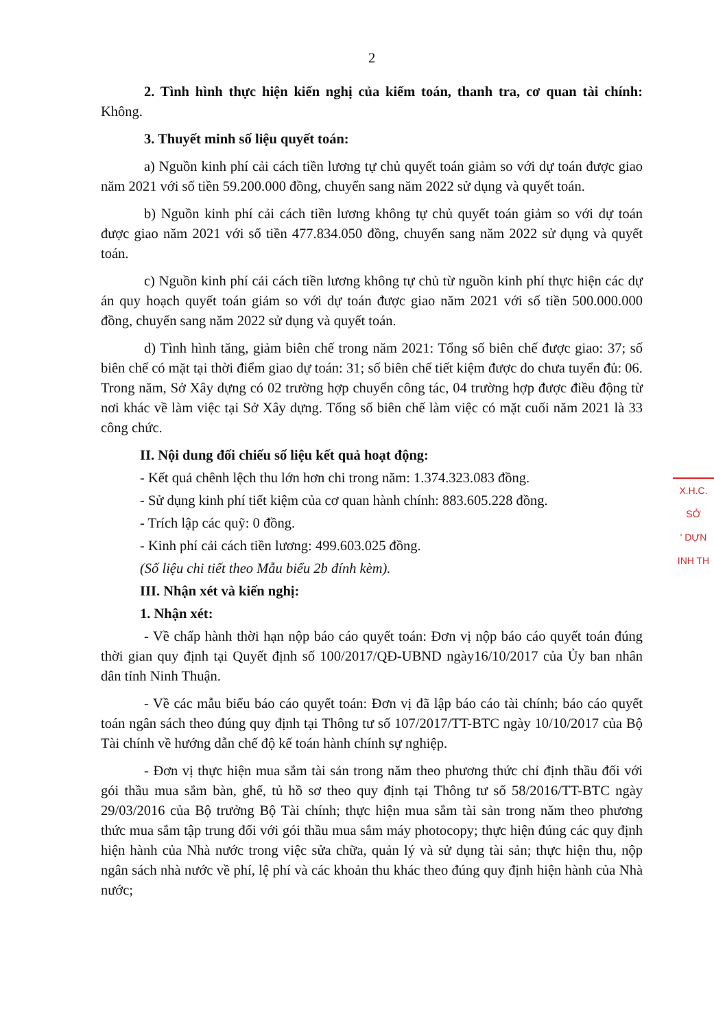2
2. Tình hình thực hiện kiến nghị của kiểm toán, thanh tra, cơ quan tài chính: Không.
3. Thuyết minh số liệu quyết toán:
a) Nguồn kinh phí cải cách tiền lương tự chủ quyết toán giảm so với dự toán được giao năm 2021 với số tiền 59.200.000 đồng, chuyển sang năm 2022 sử dụng và quyết toán.
b) Nguồn kinh phí cải cách tiền lương không tự chủ quyết toán giảm so với dự toán được giao năm 2021 với số tiền 477.834.050 đồng, chuyển sang năm 2022 sử dụng và quyết toán.
c) Nguồn kinh phí cải cách tiền lương không tự chủ từ nguồn kinh phí thực hiện các dự án quy hoạch quyết toán giảm so với dự toán được giao năm 2021 với số tiền 500.000.000 đồng, chuyển sang năm 2022 sử dụng và quyết toán.
d) Tình hình tăng, giảm biên chế trong năm 2021: Tổng số biên chế được giao: 37; số biên chế có mặt tại thời điểm giao dự toán: 31; số biên chế tiết kiệm được do chưa tuyển đủ: 06. Trong năm, Sở Xây dựng có 02 trường hợp chuyển công tác, 04 trường hợp được điều động từ nơi khác về làm việc tại Sở Xây dựng. Tổng số biên chế làm việc có mặt cuối năm 2021 là 33 công chức.
II. Nội dung đối chiếu số liệu kết quả hoạt động:
- Kết quả chênh lệch thu lớn hơn chi trong năm: 1.374.323.083 đồng.
- Sử dụng kinh phí tiết kiệm của cơ quan hành chính: 883.605.228 đồng.
- Trích lập các quỹ: 0 đồng.
- Kinh phí cải cách tiền lương: 499.603.025 đồng.
(Số liệu chi tiết theo Mẫu biểu 2b đính kèm).
III. Nhận xét và kiến nghị:
1. Nhận xét:
- Về chấp hành thời hạn nộp báo cáo quyết toán: Đơn vị nộp báo cáo quyết toán đúng thời gian quy định tại Quyết định số 100/2017/QĐ-UBND ngày16/10/2017 của Ủy ban nhân dân tỉnh Ninh Thuận.
- Về các mẫu biểu báo cáo quyết toán: Đơn vị đã lập báo cáo tài chính; báo cáo quyết toán ngân sách theo đúng quy định tại Thông tư số 107/2017/TT-BTC ngày 10/10/2017 của Bộ Tài chính về hướng dẫn chế độ kế toán hành chính sự nghiệp.
- Đơn vị thực hiện mua sắm tài sản trong năm theo phương thức chỉ định thầu đối với gói thầu mua sắm bàn, ghế, tủ hồ sơ theo quy định tại Thông tư số 58/2016/TT-BTC ngày 29/03/2016 của Bộ trưởng Bộ Tài chính; thực hiện mua sắm tài sản trong năm theo phương thức mua sắm tập trung đối với gói thầu mua sắm máy photocopy; thực hiện đúng các quy định hiện hành của Nhà nước trong việc sửa chữa, quản lý và sử dụng tài sản; thực hiện thu, nộp ngân sách nhà nước về phí, lệ phí và các khoản thu khác theo đúng quy định hiện hành của Nhà nước;
X.H.C.
SỞ
' DỰN
INH TH